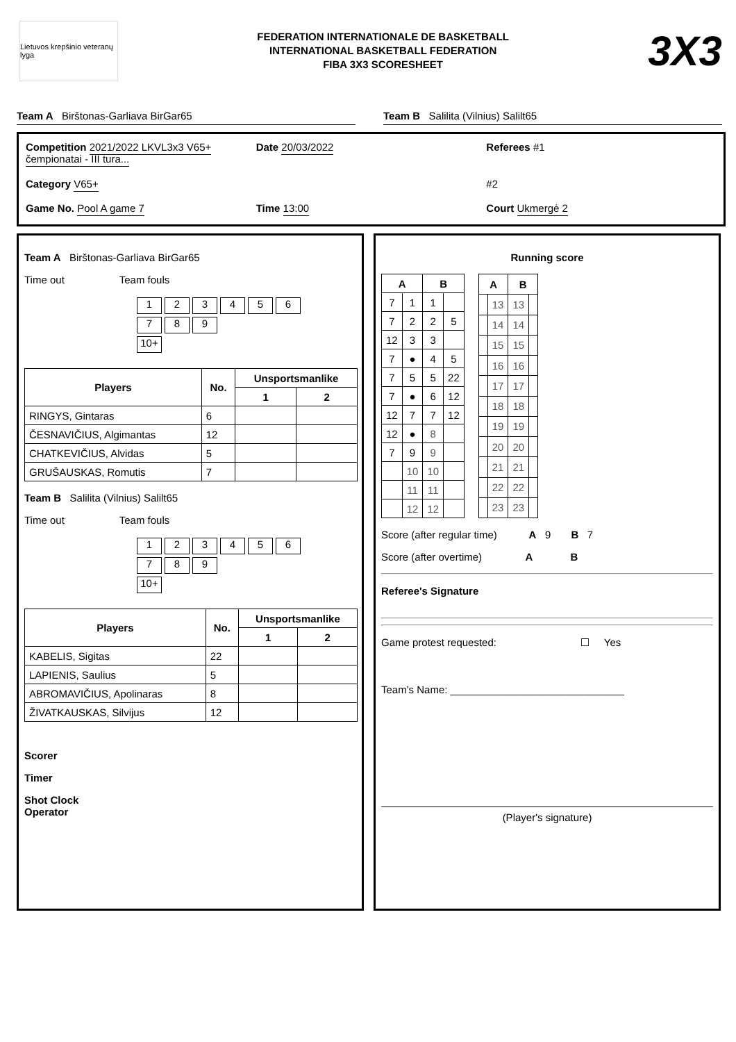Lietuvos krepšinio veteranų lyga
FEDERATION INTERNATIONALE DE BASKETBALL
INTERNATIONAL BASKETBALL FEDERATION
FIBA 3X3 SCORESHEET
3X3
Team A Birštonas-Garliava BirGar65
Team B Salilita (Vilnius) Salilt65
Competition 2021/2022 LKVL3x3 V65+ čempionatai - III tura...
Date 20/03/2022
Referees #1
Category V65+
#2
Game No. Pool A game 7
Time 13:00
Court Ukmergė 2
Team A Birštonas-Garliava BirGar65
Time out Team fouls
123456
7 8 9
10+
| Players | No. | Unsportsmanlike | |
| --- | --- | --- | --- |
| | | 1 | 2 |
| RINGYS, Gintaras | 6 | | |
| ČESNAVIČIUS, Algimantas | 12 | | |
| CHATKEVIČIUS, Alvidas | 5 | | |
| GRUŠAUSKAS, Romutis | 7 | | |
Team B Salilita (Vilnius) Salilt65
Time out Team fouls
123456
7 8 9
10+
| Players | No. | Unsportsmanlike | |
| --- | --- | --- | --- |
| | | 1 | 2 |
| KABELIS, Sigitas | 22 | | |
| LAPIENIS, Saulius | 5 | | |
| ABROMAVIČIUS, Apolinaras | 8 | | |
| ŽIVATKAUSKAS, Silvijus | 12 | | |
Scorer
Timer
Shot Clock
Operator
Running score
| A | | B | |
| --- | --- | --- | --- |
| 7 | 1 | 1 | |
| 7 | 2 | 2 | 5 |
| 12 | 3 | 3 | |
| 7 | ● | 4 | 5 |
| 7 | 5 | 5 | 22 |
| 7 | ● | 6 | 12 |
| 12 | 7 | 7 | 12 |
| 12 | ● | 8 | |
| 7 | 9 | 9 | |
| | 10 | 10 | |
| | 11 | 11 | |
| | 12 | 12 | |
| A | | B | |
| --- | --- | --- | --- |
| | 13 | 13 | |
| | 14 | 14 | |
| | 15 | 15 | |
| | 16 | 16 | |
| | 17 | 17 | |
| | 18 | 18 | |
| | 19 | 19 | |
| | 20 | 20 | |
| | 21 | 21 | |
| | 22 | 22 | |
| | 23 | 23 | |
Score (after regular time) A 9 B 7
Score (after overtime) A B
Referee's Signature
Game protest requested: ☐ Yes
Team's Name: ______________________________
(Player's signature)